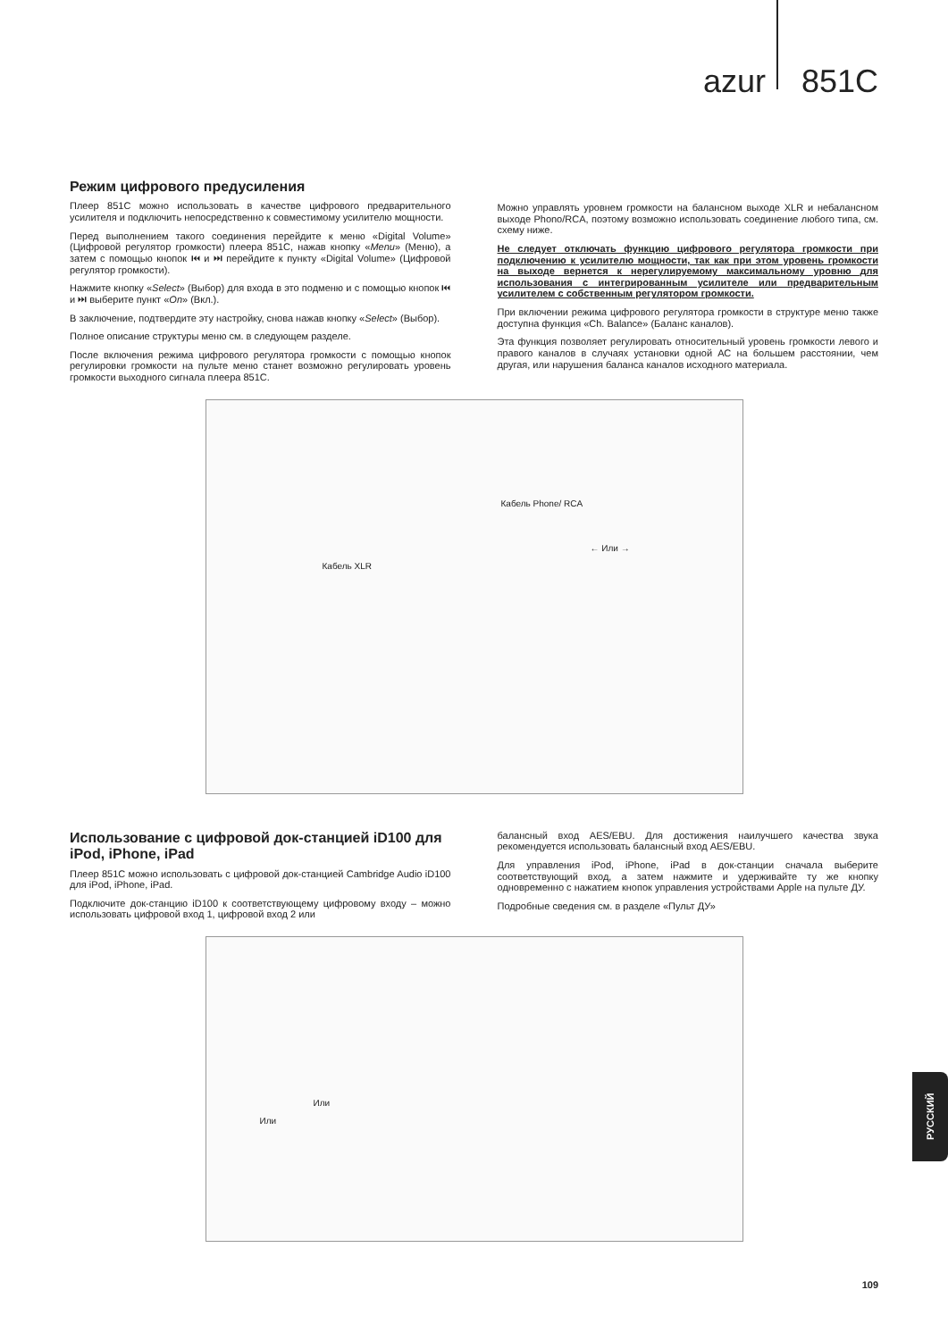azur 851C
Режим цифрового предусиления
Плеер 851C можно использовать в качестве цифрового предварительного усилителя и подключить непосредственно к совместимому усилителю мощности.
Перед выполнением такого соединения перейдите к меню «Digital Volume» (Цифровой регулятор громкости) плеера 851C, нажав кнопку «Menu» (Меню), а затем с помощью кнопок ⏮ и ⏭ перейдите к пункту «Digital Volume» (Цифровой регулятор громкости).
Нажмите кнопку «Select» (Выбор) для входа в это подменю и с помощью кнопок ⏮ и ⏭ выберите пункт «On» (Вкл.).
В заключение, подтвердите эту настройку, снова нажав кнопку «Select» (Выбор).
Полное описание структуры меню см. в следующем разделе.
После включения режима цифрового регулятора громкости с помощью кнопок регулировки громкости на пульте меню станет возможно регулировать уровень громкости выходного сигнала плеера 851C.
Можно управлять уровнем громкости на балансном выходе XLR и небалансном выходе Phono/RCA, поэтому возможно использовать соединение любого типа, см. схему ниже.
Не следует отключать функцию цифрового регулятора громкости при подключению к усилителю мощности, так как при этом уровень громкости на выходе вернется к нерегулируемому максимальному уровню для использования с интегрированным усилителе или предварительным усилителем с собственным регулятором громкости.
При включении режима цифрового регулятора громкости в структуре меню также доступна функция «Ch. Balance» (Баланс каналов).
Эта функция позволяет регулировать относительный уровень громкости левого и правого каналов в случаях установки одной АС на большем расстоянии, чем другая, или нарушения баланса каналов исходного материала.
Кабель Phone/ RCA
← Или →
Кабель XLR
Использование с цифровой док-станцией iD100 для iPod, iPhone, iPad
Плеер 851C можно использовать с цифровой док-станцией Cambridge Audio iD100 для iPod, iPhone, iPad.
Подключите док-станцию iD100 к соответствующему цифровому входу – можно использовать цифровой вход 1, цифровой вход 2 или
балансный вход AES/EBU. Для достижения наилучшего качества звука рекомендуется использовать балансный вход AES/EBU.
Для управления iPod, iPhone, iPad в док-станции сначала выберите соответствующий вход, а затем нажмите и удерживайте ту же кнопку одновременно с нажатием кнопок управления устройствами Apple на пульте ДУ.
Подробные сведения см. в разделе «Пульт ДУ»
Или
Или
РУССКИЙ
109